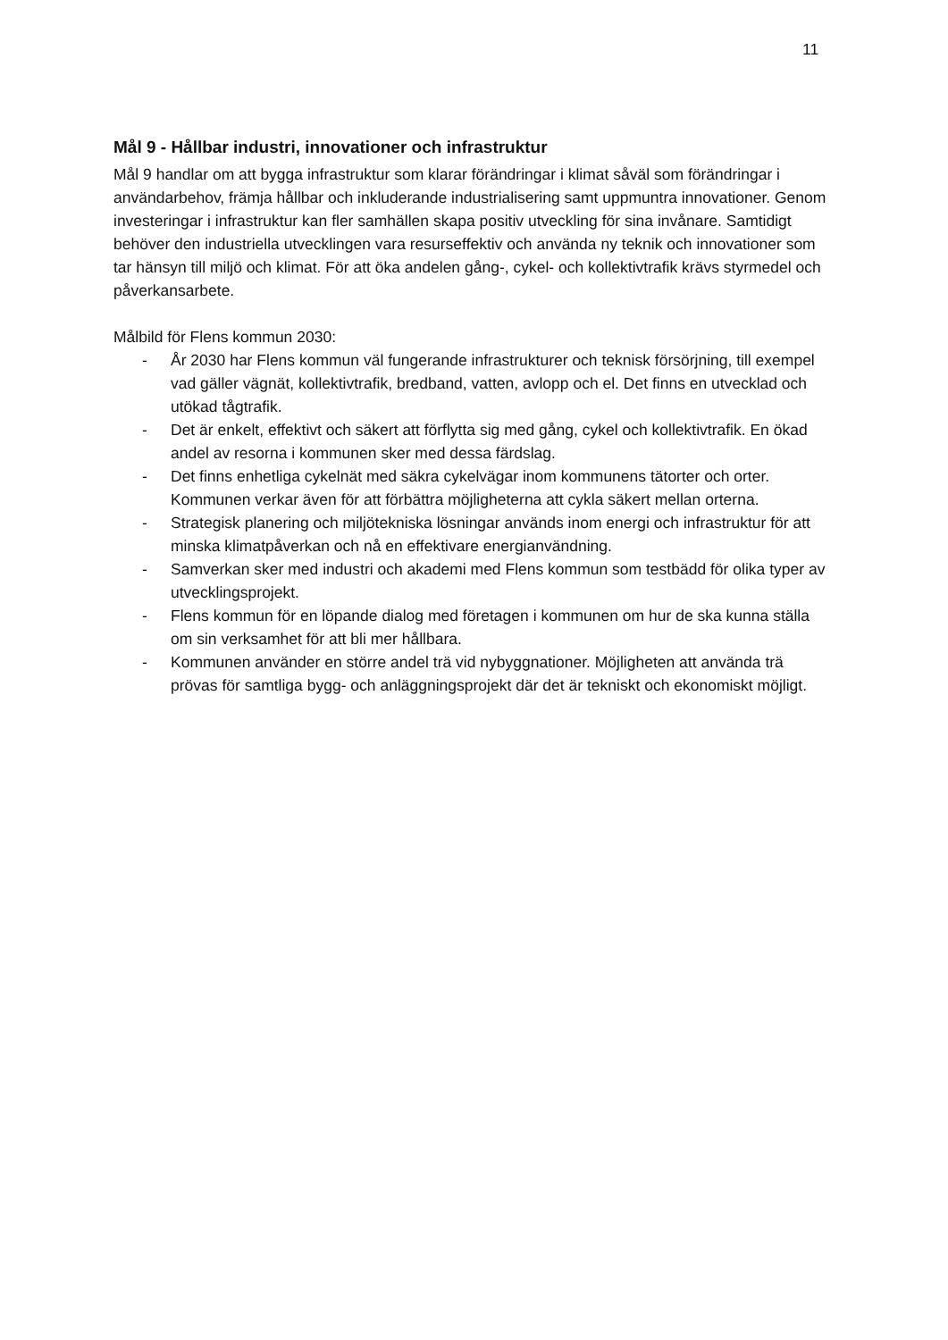11
Mål 9 - Hållbar industri, innovationer och infrastruktur
Mål 9 handlar om att bygga infrastruktur som klarar förändringar i klimat såväl som förändringar i användarbehov, främja hållbar och inkluderande industrialisering samt uppmuntra innovationer. Genom investeringar i infrastruktur kan fler samhällen skapa positiv utveckling för sina invånare. Samtidigt behöver den industriella utvecklingen vara resurseffektiv och använda ny teknik och innovationer som tar hänsyn till miljö och klimat. För att öka andelen gång-, cykel- och kollektivtrafik krävs styrmedel och påverkansarbete.
Målbild för Flens kommun 2030:
- År 2030 har Flens kommun väl fungerande infrastrukturer och teknisk försörjning, till exempel vad gäller vägnät, kollektivtrafik, bredband, vatten, avlopp och el. Det finns en utvecklad och utökad tågtrafik.
- Det är enkelt, effektivt och säkert att förflytta sig med gång, cykel och kollektivtrafik. En ökad andel av resorna i kommunen sker med dessa färdslag.
- Det finns enhetliga cykelnät med säkra cykelvägar inom kommunens tätorter och orter. Kommunen verkar även för att förbättra möjligheterna att cykla säkert mellan orterna.
- Strategisk planering och miljötekniska lösningar används inom energi och infrastruktur för att minska klimatpåverkan och nå en effektivare energianvändning.
- Samverkan sker med industri och akademi med Flens kommun som testbädd för olika typer av utvecklingsprojekt.
- Flens kommun för en löpande dialog med företagen i kommunen om hur de ska kunna ställa om sin verksamhet för att bli mer hållbara.
- Kommunen använder en större andel trä vid nybyggnationer. Möjligheten att använda trä prövas för samtliga bygg- och anläggningsprojekt där det är tekniskt och ekonomiskt möjligt.